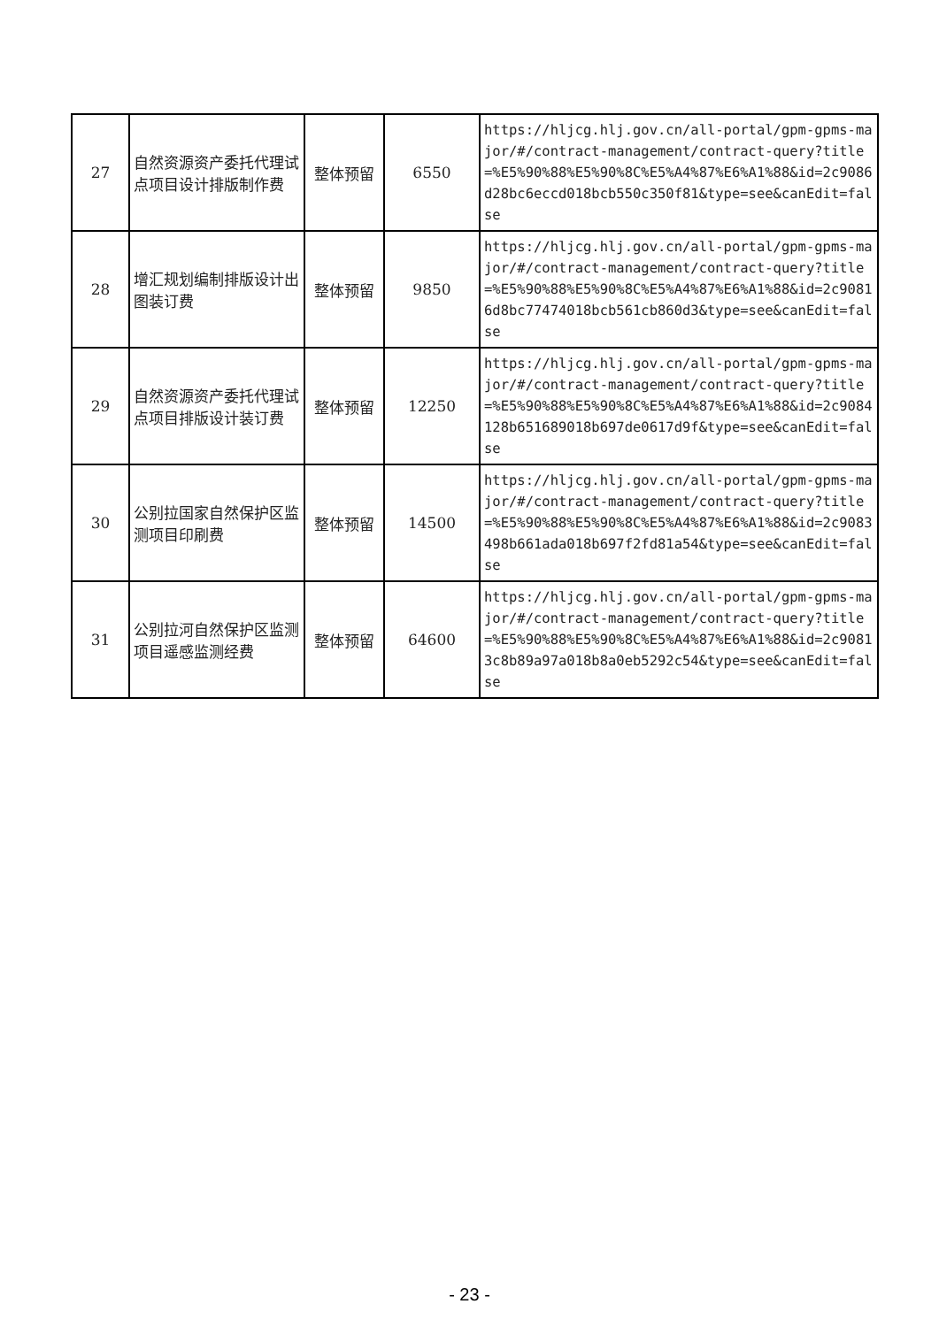| 27 | 自然资源资产委托代理试点项目设计排版制作费 | 整体预留 | 6550 | https://hljcg.hlj.gov.cn/all-portal/gpm-gpms-major/#/contract-management/contract-query?title=%E5%90%88%E5%90%8C%E5%A4%87%E6%A1%88&id=2c9086d28bc6eccd018bcb550c350f81&type=see&canEdit=false |
| 28 | 增汇规划编制排版设计出图装订费 | 整体预留 | 9850 | https://hljcg.hlj.gov.cn/all-portal/gpm-gpms-major/#/contract-management/contract-query?title=%E5%90%88%E5%90%8C%E5%A4%87%E6%A1%88&id=2c90816d8bc77474018bcb561cb860d3&type=see&canEdit=false |
| 29 | 自然资源资产委托代理试点项目排版设计装订费 | 整体预留 | 12250 | https://hljcg.hlj.gov.cn/all-portal/gpm-gpms-major/#/contract-management/contract-query?title=%E5%90%88%E5%90%8C%E5%A4%87%E6%A1%88&id=2c9084128b651689018b697de0617d9f&type=see&canEdit=false |
| 30 | 公别拉国家自然保护区监测项目印刷费 | 整体预留 | 14500 | https://hljcg.hlj.gov.cn/all-portal/gpm-gpms-major/#/contract-management/contract-query?title=%E5%90%88%E5%90%8C%E5%A4%87%E6%A1%88&id=2c9083498b661ada018b697f2fd81a54&type=see&canEdit=false |
| 31 | 公别拉河自然保护区监测项目遥感监测经费 | 整体预留 | 64600 | https://hljcg.hlj.gov.cn/all-portal/gpm-gpms-major/#/contract-management/contract-query?title=%E5%90%88%E5%90%8C%E5%A4%87%E6%A1%88&id=2c90813c8b89a97a018b8a0eb5292c54&type=see&canEdit=false |
- 23 -